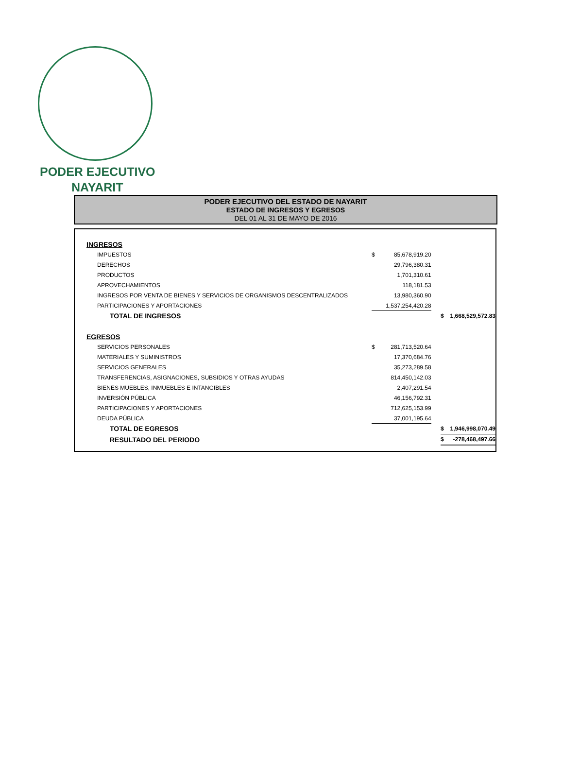PODER EJECUTIVO
NAYARIT
PODER EJECUTIVO DEL ESTADO DE NAYARIT
ESTADO DE INGRESOS Y EGRESOS
DEL 01 AL 31 DE MAYO DE 2016
| INGRESOS | | | | | |
| IMPUESTOS | $ | 85,678,919.20 | | | |
| DERECHOS | | 29,796,380.31 | | | |
| PRODUCTOS | | 1,701,310.61 | | | |
| APROVECHAMIENTOS | | 118,181.53 | | | |
| INGRESOS POR VENTA DE BIENES Y SERVICIOS DE ORGANISMOS DESCENTRALIZADOS | | 13,980,360.90 | | | |
| PARTICIPACIONES Y APORTACIONES | | 1,537,254,420.28 | | | |
| TOTAL DE INGRESOS | | | | $ | 1,668,529,572.83 |
| EGRESOS | | | | | |
| SERVICIOS PERSONALES | $ | 281,713,520.64 | | | |
| MATERIALES Y SUMINISTROS | | 17,370,684.76 | | | |
| SERVICIOS GENERALES | | 35,273,289.58 | | | |
| TRANSFERENCIAS, ASIGNACIONES, SUBSIDIOS Y OTRAS AYUDAS | | 814,450,142.03 | | | |
| BIENES MUEBLES, INMUEBLES E INTANGIBLES | | 2,407,291.54 | | | |
| INVERSIÓN PÚBLICA | | 46,156,792.31 | | | |
| PARTICIPACIONES Y APORTACIONES | | 712,625,153.99 | | | |
| DEUDA PÚBLICA | | 37,001,195.64 | | | |
| TOTAL DE EGRESOS | | | | $ | 1,946,998,070.49 |
| RESULTADO DEL PERIODO | | | | $ | -278,468,497.66 |